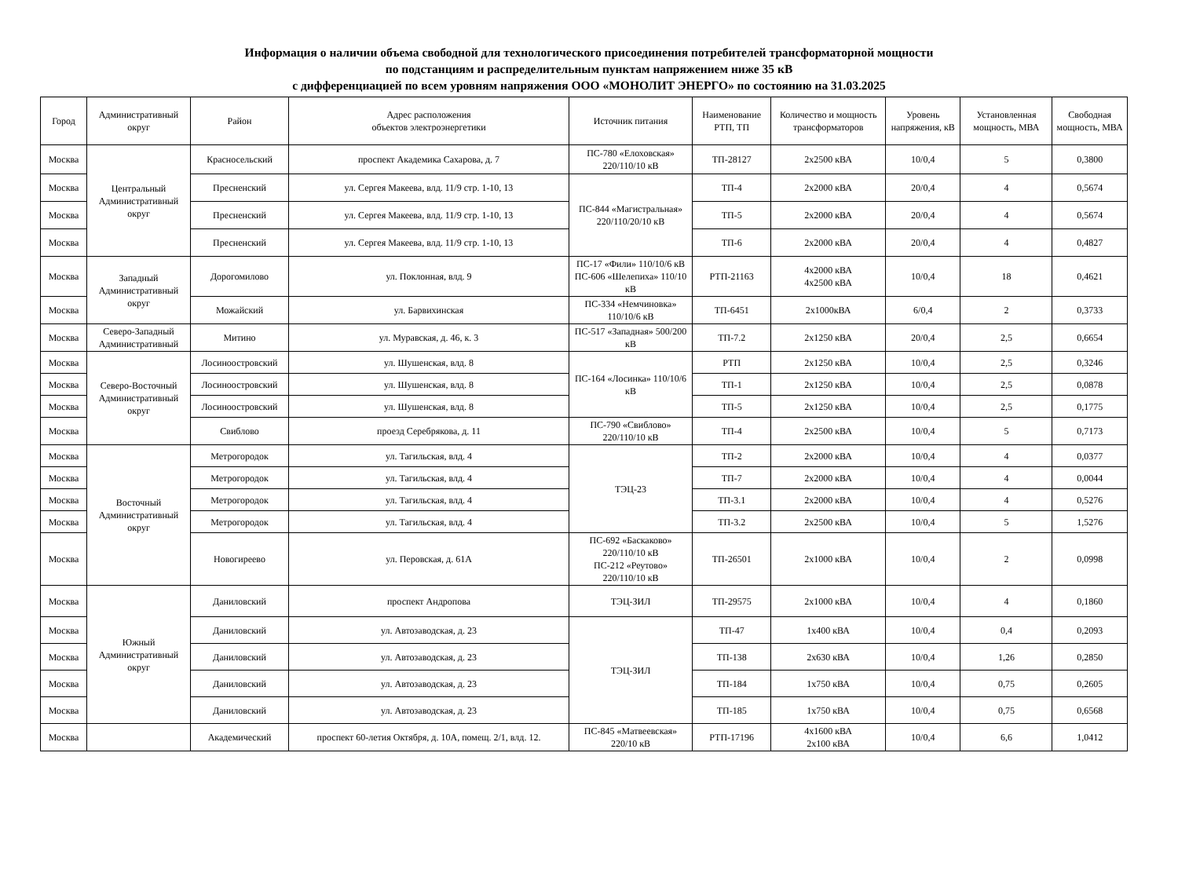Информация о наличии объема свободной для технологического присоединения потребителей трансформаторной мощности
по подстанциям и распределительным пунктам напряжением ниже 35 кВ
с дифференциацией по всем уровням напряжения ООО «МОНОЛИТ ЭНЕРГО» по состоянию на 31.03.2025
| Город | Административный округ | Район | Адрес расположения объектов электроэнергетики | Источник питания | Наименование РТП, ТП | Количество и мощность трансформаторов | Уровень напряжения, кВ | Установленная мощность, МВА | Свободная мощность, МВА |
| --- | --- | --- | --- | --- | --- | --- | --- | --- | --- |
| Москва | Центральный Административный округ | Красносельский | проспект Академика Сахарова, д. 7 | ПС-780 «Елоховская» 220/110/10 кВ | ТП-28127 | 2х2500 кВА | 10/0,4 | 5 | 0,3800 |
| Москва | | Пресненский | ул. Сергея Макеева, влд. 11/9 стр. 1-10, 13 | ПС-844 «Магистральная» 220/110/20/10 кВ | ТП-4 | 2х2000 кВА | 20/0,4 | 4 | 0,5674 |
| Москва | | Пресненский | ул. Сергея Макеева, влд. 11/9 стр. 1-10, 13 | | ТП-5 | 2х2000 кВА | 20/0,4 | 4 | 0,5674 |
| Москва | | Пресненский | ул. Сергея Макеева, влд. 11/9 стр. 1-10, 13 | | ТП-6 | 2х2000 кВА | 20/0,4 | 4 | 0,4827 |
| Москва | Западный Административный округ | Дорогомилово | ул. Поклонная, влд. 9 | ПС-17 «Фили» 110/10/6 кВ ПС-606 «Шелепиха» 110/10 кВ | РТП-21163 | 4х2000 кВА 4х2500 кВА | 10/0,4 | 18 | 0,4621 |
| Москва | | Можайский | ул. Барвихинская | ПС-334 «Немчиновка» 110/10/6 кВ | ТП-6451 | 2х1000кВА | 6/0,4 | 2 | 0,3733 |
| Москва | Северо-Западный Административный | Митино | ул. Муравская, д. 46, к. 3 | ПС-517 «Западная» 500/200 кВ | ТП-7.2 | 2х1250 кВА | 20/0,4 | 2,5 | 0,6654 |
| Москва | Северо-Восточный Административный округ | Лосиноостровский | ул. Шушенская, влд. 8 | ПС-164 «Лосинка» 110/10/6 кВ | РТП | 2х1250 кВА | 10/0,4 | 2,5 | 0,3246 |
| Москва | | Лосиноостровский | ул. Шушенская, влд. 8 | | ТП-1 | 2х1250 кВА | 10/0,4 | 2,5 | 0,0878 |
| Москва | | Лосиноостровский | ул. Шушенская, влд. 8 | | ТП-5 | 2х1250 кВА | 10/0,4 | 2,5 | 0,1775 |
| Москва | | Свиблово | проезд Серебрякова, д. 11 | ПС-790 «Свиблово» 220/110/10 кВ | ТП-4 | 2х2500 кВА | 10/0,4 | 5 | 0,7173 |
| Москва | Восточный Административный округ | Метрогородок | ул. Тагильская, влд. 4 | ТЭЦ-23 | ТП-2 | 2х2000 кВА | 10/0,4 | 4 | 0,0377 |
| Москва | | Метрогородок | ул. Тагильская, влд. 4 | | ТП-7 | 2х2000 кВА | 10/0,4 | 4 | 0,0044 |
| Москва | | Метрогородок | ул. Тагильская, влд. 4 | | ТП-3.1 | 2х2000 кВА | 10/0,4 | 4 | 0,5276 |
| Москва | | Метрогородок | ул. Тагильская, влд. 4 | | ТП-3.2 | 2х2500 кВА | 10/0,4 | 5 | 1,5276 |
| Москва | | Новогиреево | ул. Перовская, д. 61А | ПС-692 «Баскаково» 220/110/10 кВ ПС-212 «Реутово» 220/110/10 кВ | ТП-26501 | 2х1000 кВА | 10/0,4 | 2 | 0,0998 |
| Москва | Южный Административный округ | Даниловский | проспект Андропова | ТЭЦ-ЗИЛ | ТП-29575 | 2х1000 кВА | 10/0,4 | 4 | 0,1860 |
| Москва | | Даниловский | ул. Автозаводская, д. 23 | ТЭЦ-ЗИЛ | ТП-47 | 1х400 кВА | 10/0,4 | 0,4 | 0,2093 |
| Москва | | Даниловский | ул. Автозаводская, д. 23 | | ТП-138 | 2х630 кВА | 10/0,4 | 1,26 | 0,2850 |
| Москва | | Даниловский | ул. Автозаводская, д. 23 | | ТП-184 | 1х750 кВА | 10/0,4 | 0,75 | 0,2605 |
| Москва | | Даниловский | ул. Автозаводская, д. 23 | | ТП-185 | 1х750 кВА | 10/0,4 | 0,75 | 0,6568 |
| Москва | | Академический | проспект 60-летия Октября, д. 10А, помещ. 2/1, влд. 12. | ПС-845 «Матвеевская» 220/10 кВ | РТП-17196 | 4х1600 кВА 2х100 кВА | 10/0,4 | 6,6 | 1,0412 |